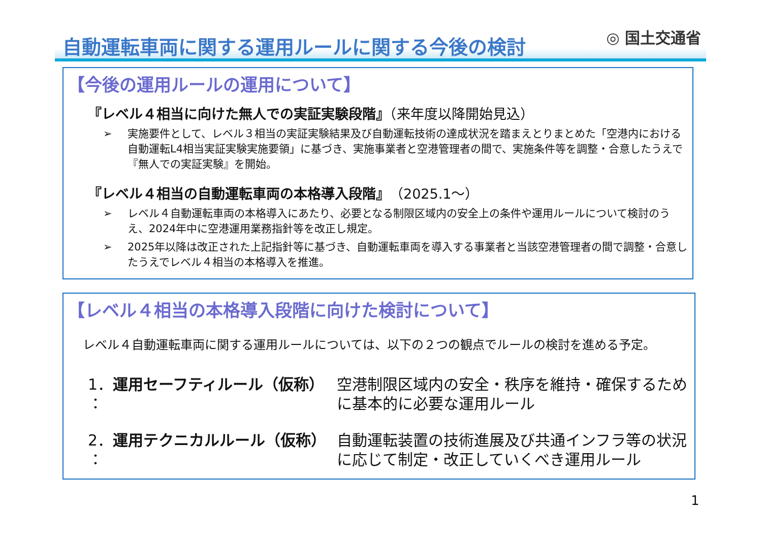自動運転車両に関する運用ルールに関する今後の検討
◎ 国土交通省
【今後の運用ルールの運用について】
『レベル４相当に向けた無人での実証実験段階』（来年度以降開始見込）
➢ 実施要件として、レベル３相当の実証実験結果及び自動運転技術の達成状況を踏まえとりまとめた「空港内における自動運転L4相当実証実験実施要領」に基づき、実施事業者と空港管理者の間で、実施条件等を調整・合意したうえで『無人での実証実験』を開始。
『レベル４相当の自動運転車両の本格導入段階』（2025.1～）
➢ レベル４自動運転車両の本格導入にあたり、必要となる制限区域内の安全上の条件や運用ルールについて検討のうえ、2024年中に空港運用業務指針等を改正し規定。
➢ 2025年以降は改正された上記指針等に基づき、自動運転車両を導入する事業者と当該空港管理者の間で調整・合意したうえでレベル４相当の本格導入を推進。
【レベル４相当の本格導入段階に向けた検討について】
レベル４自動運転車両に関する運用ルールについては、以下の２つの観点でルールの検討を進める予定。
1．運用セーフティルール（仮称） ：
空港制限区域内の安全・秩序を維持・確保するために基本的に必要な運用ルール
2．運用テクニカルルール（仮称） ：
自動運転装置の技術進展及び共通インフラ等の状況に応じて制定・改正していくべき運用ルール
1